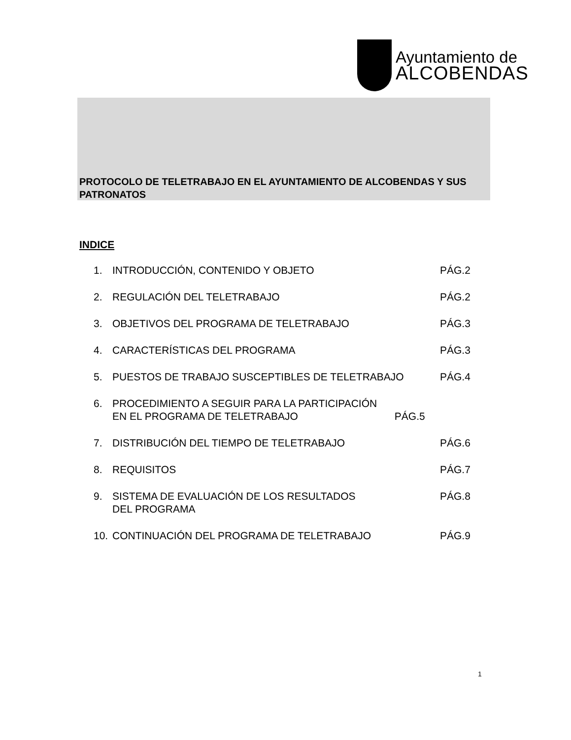Ayuntamiento de
ALCOBENDAS
PROTOCOLO DE TELETRABAJO EN EL AYUNTAMIENTO DE ALCOBENDAS Y SUS PATRONATOS
INDICE
| 1. | INTRODUCCIÓN, CONTENIDO Y OBJETO | PÁG.2 |
| 2. | REGULACIÓN DEL TELETRABAJO | PÁG.2 |
| 3. | OBJETIVOS DEL PROGRAMA DE TELETRABAJO | PÁG.3 |
| 4. | CARACTERÍSTICAS DEL PROGRAMA | PÁG.3 |
| 5. | PUESTOS DE TRABAJO SUSCEPTIBLES DE TELETRABAJO | PÁG.4 |
| 6. | PROCEDIMIENTO A SEGUIR PARA LA PARTICIPACIÓN EN EL PROGRAMA DE TELETRABAJO PÁG.5 | |
| 7. | DISTRIBUCIÓN DEL TIEMPO DE TELETRABAJO | PÁG.6 |
| 8. | REQUISITOS | PÁG.7 |
| 9. | SISTEMA DE EVALUACIÓN DE LOS RESULTADOS DEL PROGRAMA | PÁG.8 |
| 10. | CONTINUACIÓN DEL PROGRAMA DE TELETRABAJO | PÁG.9 |
1